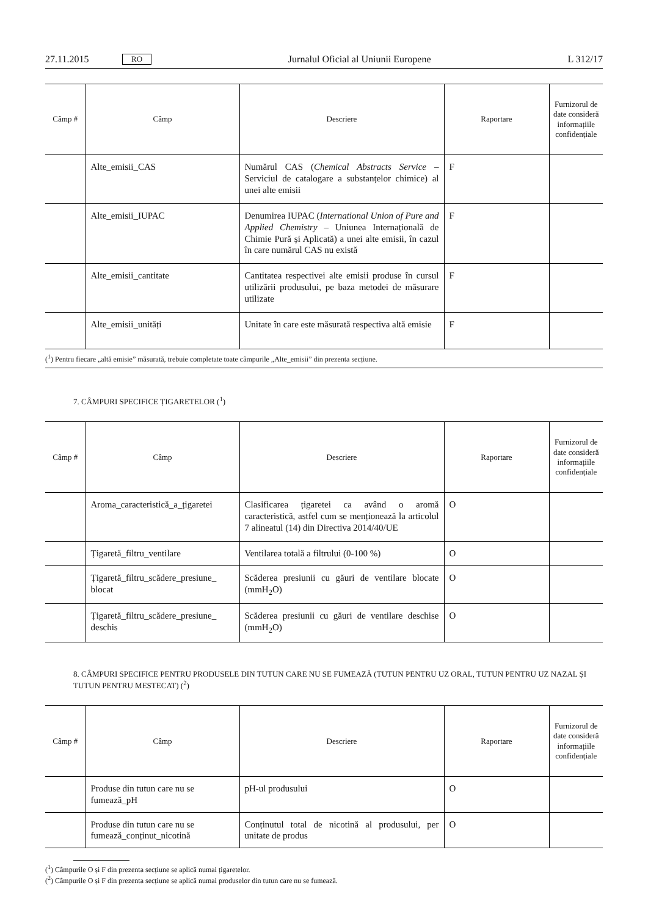27.11.2015 RO Jurnalul Oficial al Uniunii Europene L 312/17
| Câmp # | Câmp | Descriere | Raportare | Furnizorul de date consideră informațiile confiden­țiale |
| --- | --- | --- | --- | --- |
| | Alte_emisii_CAS | Numărul CAS ( Chemical Abstracts Service – Serviciul de catalogare a substanțelor chimice) al unei alte emisii | F | |
| | Alte_emisii_IUPAC | Denumirea IUPAC ( International Union of Pure and Applied Chemistry – Uniunea Internațională de Chimie Pură și Aplicată) a unei alte emisii, în cazul în care numărul CAS nu există | F | |
| | Alte_emisii_cantitate | Cantitatea respectivei alte emisii produse în cursul utilizării produsului, pe baza metodei de măsurare utilizate | F | |
| | Alte_emisii_unități | Unitate în care este măsurată respectiva altă emisie | F | |
| (<sup>1</sup>) Pentru fiecare „altă emisie” măsurată, trebuie completate toate câmpurile „Alte_emisii” din prezenta secțiune. | | | | |
7. CÂMPURI SPECIFICE ȚIGARETELOR (<sup>1</sup>)
| Câmp # | Câmp | Descriere | Raportare | Furnizorul de date consideră informațiile confiden­țiale |
| --- | --- | --- | --- | --- |
| | Aroma_caracteristică_a_țigaretei | Clasificarea țigaretei ca având o aromă caracteristică, astfel cum se menționează la articolul 7 alineatul (14) din Directiva 2014/40/UE | O | |
| | Țigaretă_filtru_ventilare | Ventilarea totală a filtrului (0-100 %) | O | |
| | Țigaretă_filtru_scădere_presiune_ blocat | Scăderea presiunii cu găuri de ventilare blocate (mmH<sub>2</sub>O) | O | |
| | Țigaretă_filtru_scădere_presiune_ deschis | Scăderea presiunii cu găuri de ventilare deschise (mmH<sub>2</sub>O) | O | |
8. CÂMPURI SPECIFICE PENTRU PRODUSELE DIN TUTUN CARE NU SE FUMEAZĂ (TUTUN PENTRU UZ ORAL, TUTUN PENTRU UZ NAZAL ȘI TUTUN PENTRU MESTECAT) (<sup>2</sup>)
| Câmp # | Câmp | Descriere | Raportare | Furnizorul de date consideră informațiile confiden­țiale |
| --- | --- | --- | --- | --- |
| | Produse din tutun care nu se fumează_pH | pH-ul produsului | O | |
| | Produse din tutun care nu se fumează_conținut_nicotină | Conținutul total de nicotină al produsului, per unitate de produs | O | |
(<sup>1</sup>) Câmpurile O și F din prezenta secțiune se aplică numai țigaretelor.
(<sup>2</sup>) Câmpurile O și F din prezenta secțiune se aplică numai produselor din tutun care nu se fumează.